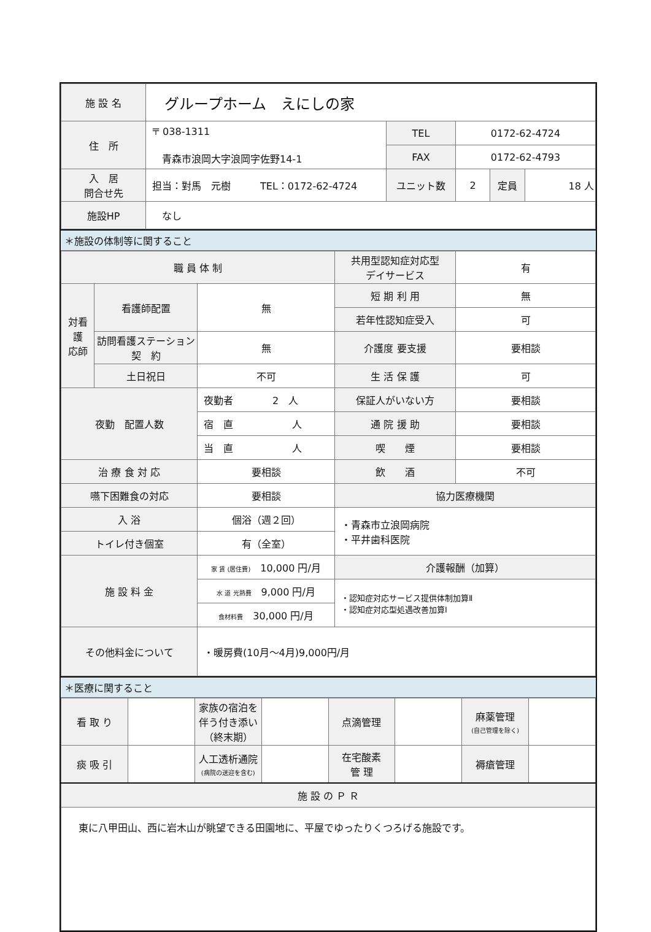| 施 設 名 | グループホーム えにしの家 | | | | |
| 住 所 | 〒 038-1311 青森市浪岡大字浪岡字佐野14-1 | TEL | 0172-62-4724 | | |
| | | FAX | 0172-62-4793 | | |
| 入 居 問合せ先 | 担当：對馬 元樹 TEL：0172-62-4724 | ユニット数 | 2 | 定員 | 18 人 |
| 施設HP | なし | | | | |
＊施設の体制等に関すること
| 職 員 体 制 | | | 共用型認知症対応型 デイサービス | 有 |
| 対看 護 応師 | 看護師配置 | 無 | 短 期 利 用 | 無 |
| | | | 若年性認知症受入 | 可 |
| | 訪問看護ステーション 契 約 | 無 | 介護度 要支援 | 要相談 |
| | 土日祝日 | 不可 | 生 活 保 護 | 可 |
| 夜勤 配置人数 | | 夜勤者 2 人 | 保証人がいない方 | 要相談 |
| | | 宿 直 人 | 通 院 援 助 | 要相談 |
| | | 当 直 人 | 喫 煙 | 要相談 |
| 治 療 食 対 応 | | 要相談 | 飲 酒 | 不可 |
| 嚥下困難食の対応 | | 要相談 | 協力医療機関 | |
| 入 浴 | | 個浴（週２回） | ・青森市立浪岡病院 ・平井歯科医院 | |
| トイレ付き個室 | | 有（全室） | | |
| 施 設 料 金 | | 家 賃 (居住費) 10,000 円/月 | 介護報酬（加算） | |
| | | 水 道 光熱費 9,000 円/月 | ・認知症対応サービス提供体制加算Ⅱ ・認知症対応型処遇改善加算Ⅰ | |
| | | 食材料費 30,000 円/月 | | |
| その他料金について | | ・暖房費(10月～4月)9,000円/月 | | |
＊医療に関すること
| 看 取 り | | 家族の宿泊を伴う付き添い（終末期） | | 点滴管理 | | 麻薬管理 (自己管理を除く) | |
| 痰 吸 引 | | 人工透析通院 (病院の送迎を含む) | | 在宅酸素 管 理 | | 褥瘡管理 | |
| 施 設 の Ｐ Ｒ | | | | | | | |
| 東に八甲田山、西に岩木山が眺望できる田園地に、平屋でゆったりくつろげる施設です。 | | | | | | | |